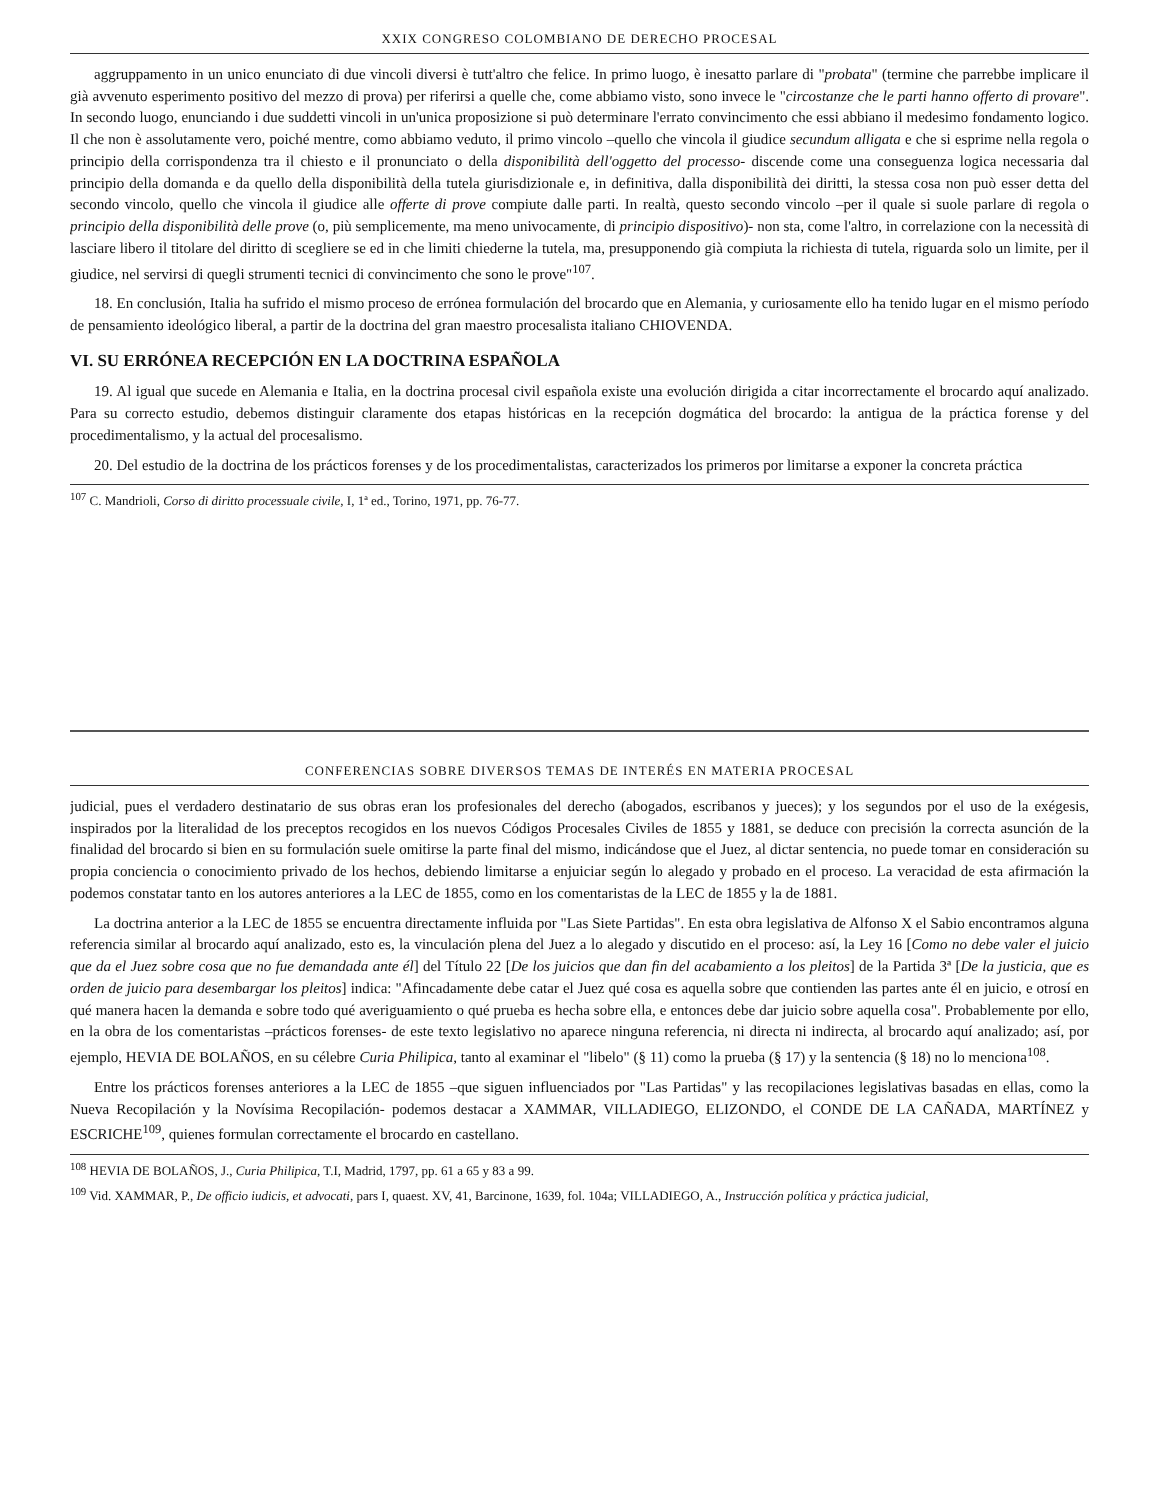XXIX CONGRESO COLOMBIANO DE DERECHO PROCESAL
aggruppamento in un unico enunciato di due vincoli diversi è tutt'altro che felice. In primo luogo, è inesatto parlare di "probata" (termine che parrebbe implicare il già avvenuto esperimento positivo del mezzo di prova) per riferirsi a quelle che, come abbiamo visto, sono invece le "circostanze che le parti hanno offerto di provare". In secondo luogo, enunciando i due suddetti vincoli in un'unica proposizione si può determinare l'errato convincimento che essi abbiano il medesimo fondamento logico. Il che non è assolutamente vero, poiché mentre, como abbiamo veduto, il primo vincolo –quello che vincola il giudice secundum alligata e che si esprime nella regola o principio della corrispondenza tra il chiesto e il pronunciato o della disponibilità dell'oggetto del processo- discende come una conseguenza logica necessaria dal principio della domanda e da quello della disponibilità della tutela giurisdizionale e, in definitiva, dalla disponibilità dei diritti, la stessa cosa non può esser detta del secondo vincolo, quello che vincola il giudice alle offerte di prove compiute dalle parti. In realtà, questo secondo vincolo –per il quale si suole parlare di regola o principio della disponibilità delle prove (o, più semplicemente, ma meno univocamente, di principio dispositivo)- non sta, come l'altro, in correlazione con la necessità di lasciare libero il titolare del diritto di scegliere se ed in che limiti chiederne la tutela, ma, presupponendo già compiuta la richiesta di tutela, riguarda solo un limite, per il giudice, nel servirsi di quegli strumenti tecnici di convincimento che sono le prove"<sup>107</sup>.
18. En conclusión, Italia ha sufrido el mismo proceso de errónea formulación del brocardo que en Alemania, y curiosamente ello ha tenido lugar en el mismo período de pensamiento ideológico liberal, a partir de la doctrina del gran maestro procesalista italiano CHIOVENDA.
VI. SU ERRÓNEA RECEPCIÓN EN LA DOCTRINA ESPAÑOLA
19. Al igual que sucede en Alemania e Italia, en la doctrina procesal civil española existe una evolución dirigida a citar incorrectamente el brocardo aquí analizado. Para su correcto estudio, debemos distinguir claramente dos etapas históricas en la recepción dogmática del brocardo: la antigua de la práctica forense y del procedimentalismo, y la actual del procesalismo.
20. Del estudio de la doctrina de los prácticos forenses y de los procedimentalistas, caracterizados los primeros por limitarse a exponer la concreta práctica
<sup>107</sup> C. Mandrioli, Corso di diritto processuale civile, I, 1ª ed., Torino, 1971, pp. 76-77.
CONFERENCIAS SOBRE DIVERSOS TEMAS DE INTERÉS EN MATERIA PROCESAL
judicial, pues el verdadero destinatario de sus obras eran los profesionales del derecho (abogados, escribanos y jueces); y los segundos por el uso de la exégesis, inspirados por la literalidad de los preceptos recogidos en los nuevos Códigos Procesales Civiles de 1855 y 1881, se deduce con precisión la correcta asunción de la finalidad del brocardo si bien en su formulación suele omitirse la parte final del mismo, indicándose que el Juez, al dictar sentencia, no puede tomar en consideración su propia conciencia o conocimiento privado de los hechos, debiendo limitarse a enjuiciar según lo alegado y probado en el proceso. La veracidad de esta afirmación la podemos constatar tanto en los autores anteriores a la LEC de 1855, como en los comentaristas de la LEC de 1855 y la de 1881.
La doctrina anterior a la LEC de 1855 se encuentra directamente influida por "Las Siete Partidas". En esta obra legislativa de Alfonso X el Sabio encontramos alguna referencia similar al brocardo aquí analizado, esto es, la vinculación plena del Juez a lo alegado y discutido en el proceso: así, la Ley 16 [Como no debe valer el juicio que da el Juez sobre cosa que no fue demandada ante él] del Título 22 [De los juicios que dan fin del acabamiento a los pleitos] de la Partida 3ª [De la justicia, que es orden de juicio para desembargar los pleitos] indica: "Afincadamente debe catar el Juez qué cosa es aquella sobre que contienden las partes ante él en juicio, e otrosí en qué manera hacen la demanda e sobre todo qué averiguamiento o qué prueba es hecha sobre ella, e entonces debe dar juicio sobre aquella cosa". Probablemente por ello, en la obra de los comentaristas –prácticos forenses- de este texto legislativo no aparece ninguna referencia, ni directa ni indirecta, al brocardo aquí analizado; así, por ejemplo, HEVIA DE BOLAÑOS, en su célebre Curia Philipica, tanto al examinar el "libelo" (§ 11) como la prueba (§ 17) y la sentencia (§ 18) no lo menciona<sup>108</sup>.
Entre los prácticos forenses anteriores a la LEC de 1855 –que siguen influenciados por "Las Partidas" y las recopilaciones legislativas basadas en ellas, como la Nueva Recopilación y la Novísima Recopilación- podemos destacar a XAMMAR, VILLADIEGO, ELIZONDO, el CONDE DE LA CAÑADA, MARTÍNEZ y ESCRICHE<sup>109</sup>, quienes formulan correctamente el brocardo en castellano.
<sup>108</sup> HEVIA DE BOLAÑOS, J., Curia Philipica, T.I, Madrid, 1797, pp. 61 a 65 y 83 a 99.
<sup>109</sup> Vid. XAMMAR, P., De officio iudicis, et advocati, pars I, quaest. XV, 41, Barcinone, 1639, fol. 104a; VILLADIEGO, A., Instrucción política y práctica judicial,